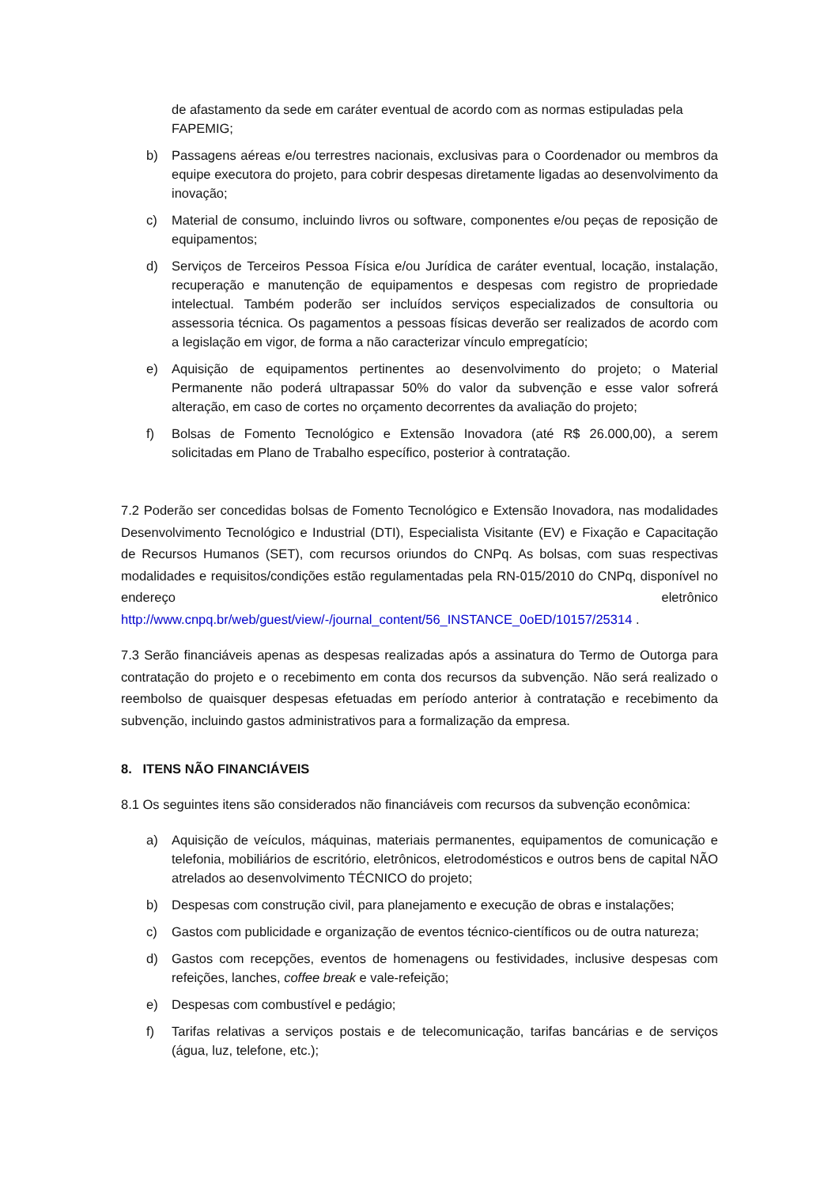de afastamento da sede em caráter eventual de acordo com as normas estipuladas pela FAPEMIG;
b) Passagens aéreas e/ou terrestres nacionais, exclusivas para o Coordenador ou membros da equipe executora do projeto, para cobrir despesas diretamente ligadas ao desenvolvimento da inovação;
c) Material de consumo, incluindo livros ou software, componentes e/ou peças de reposição de equipamentos;
d) Serviços de Terceiros Pessoa Física e/ou Jurídica de caráter eventual, locação, instalação, recuperação e manutenção de equipamentos e despesas com registro de propriedade intelectual. Também poderão ser incluídos serviços especializados de consultoria ou assessoria técnica. Os pagamentos a pessoas físicas deverão ser realizados de acordo com a legislação em vigor, de forma a não caracterizar vínculo empregatício;
e) Aquisição de equipamentos pertinentes ao desenvolvimento do projeto; o Material Permanente não poderá ultrapassar 50% do valor da subvenção e esse valor sofrerá alteração, em caso de cortes no orçamento decorrentes da avaliação do projeto;
f) Bolsas de Fomento Tecnológico e Extensão Inovadora (até R$ 26.000,00), a serem solicitadas em Plano de Trabalho específico, posterior à contratação.
7.2 Poderão ser concedidas bolsas de Fomento Tecnológico e Extensão Inovadora, nas modalidades Desenvolvimento Tecnológico e Industrial (DTI), Especialista Visitante (EV) e Fixação e Capacitação de Recursos Humanos (SET), com recursos oriundos do CNPq. As bolsas, com suas respectivas modalidades e requisitos/condições estão regulamentadas pela RN-015/2010 do CNPq, disponível no endereço eletrônico http://www.cnpq.br/web/guest/view/-/journal_content/56_INSTANCE_0oED/10157/25314 .
7.3 Serão financiáveis apenas as despesas realizadas após a assinatura do Termo de Outorga para contratação do projeto e o recebimento em conta dos recursos da subvenção. Não será realizado o reembolso de quaisquer despesas efetuadas em período anterior à contratação e recebimento da subvenção, incluindo gastos administrativos para a formalização da empresa.
8. ITENS NÃO FINANCIÁVEIS
8.1 Os seguintes itens são considerados não financiáveis com recursos da subvenção econômica:
a) Aquisição de veículos, máquinas, materiais permanentes, equipamentos de comunicação e telefonia, mobiliários de escritório, eletrônicos, eletrodomésticos e outros bens de capital NÃO atrelados ao desenvolvimento TÉCNICO do projeto;
b) Despesas com construção civil, para planejamento e execução de obras e instalações;
c) Gastos com publicidade e organização de eventos técnico-científicos ou de outra natureza;
d) Gastos com recepções, eventos de homenagens ou festividades, inclusive despesas com refeições, lanches, coffee break e vale-refeição;
e) Despesas com combustível e pedágio;
f) Tarifas relativas a serviços postais e de telecomunicação, tarifas bancárias e de serviços (água, luz, telefone, etc.);